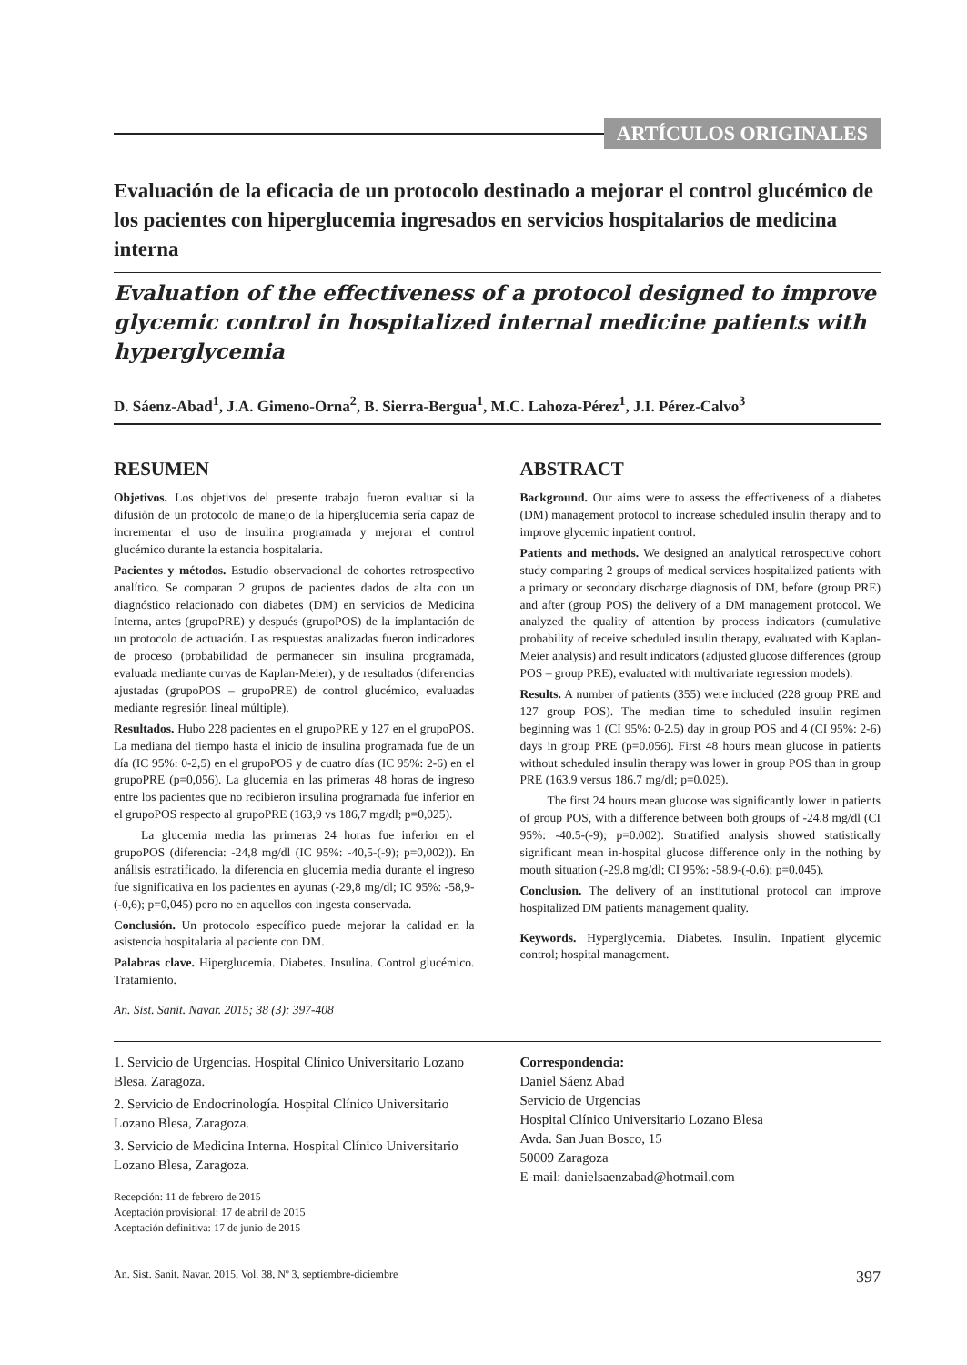ARTÍCULOS ORIGINALES
Evaluación de la eficacia de un protocolo destinado a mejorar el control glucémico de los pacientes con hiperglucemia ingresados en servicios hospitalarios de medicina interna
Evaluation of the effectiveness of a protocol designed to improve glycemic control in hospitalized internal medicine patients with hyperglycemia
D. Sáenz-Abad<sup>1</sup>, J.A. Gimeno-Orna<sup>2</sup>, B. Sierra-Bergua<sup>1</sup>, M.C. Lahoza-Pérez<sup>1</sup>, J.I. Pérez-Calvo<sup>3</sup>
RESUMEN
Objetivos. Los objetivos del presente trabajo fueron evaluar si la difusión de un protocolo de manejo de la hiperglucemia sería capaz de incrementar el uso de insulina programada y mejorar el control glucémico durante la estancia hospitalaria.
Pacientes y métodos. Estudio observacional de cohortes retrospectivo analítico. Se comparan 2 grupos de pacientes dados de alta con un diagnóstico relacionado con diabetes (DM) en servicios de Medicina Interna, antes (grupoPRE) y después (grupoPOS) de la implantación de un protocolo de actuación. Las respuestas analizadas fueron indicadores de proceso (probabilidad de permanecer sin insulina programada, evaluada mediante curvas de Kaplan-Meier), y de resultados (diferencias ajustadas (grupoPOS – grupoPRE) de control glucémico, evaluadas mediante regresión lineal múltiple).
Resultados. Hubo 228 pacientes en el grupoPRE y 127 en el grupoPOS. La mediana del tiempo hasta el inicio de insulina programada fue de un día (IC 95%: 0-2,5) en el grupoPOS y de cuatro días (IC 95%: 2-6) en el grupoPRE (p=0,056). La glucemia en las primeras 48 horas de ingreso entre los pacientes que no recibieron insulina programada fue inferior en el grupoPOS respecto al grupoPRE (163,9 vs 186,7 mg/dl; p=0,025).
La glucemia media las primeras 24 horas fue inferior en el grupoPOS (diferencia: -24,8 mg/dl (IC 95%: -40,5-(-9); p=0,002)). En análisis estratificado, la diferencia en glucemia media durante el ingreso fue significativa en los pacientes en ayunas (-29,8 mg/dl; IC 95%: -58,9-(-0,6); p=0,045) pero no en aquellos con ingesta conservada.
Conclusión. Un protocolo específico puede mejorar la calidad en la asistencia hospitalaria al paciente con DM.
Palabras clave. Hiperglucemia. Diabetes. Insulina. Control glucémico. Tratamiento.
An. Sist. Sanit. Navar. 2015; 38 (3): 397-408
ABSTRACT
Background. Our aims were to assess the effectiveness of a diabetes (DM) management protocol to increase scheduled insulin therapy and to improve glycemic inpatient control.
Patients and methods. We designed an analytical retrospective cohort study comparing 2 groups of medical services hospitalized patients with a primary or secondary discharge diagnosis of DM, before (group PRE) and after (group POS) the delivery of a DM management protocol. We analyzed the quality of attention by process indicators (cumulative probability of receive scheduled insulin therapy, evaluated with Kaplan-Meier analysis) and result indicators (adjusted glucose differences (group POS – group PRE), evaluated with multivariate regression models).
Results. A number of patients (355) were included (228 group PRE and 127 group POS). The median time to scheduled insulin regimen beginning was 1 (CI 95%: 0-2.5) day in group POS and 4 (CI 95%: 2-6) days in group PRE (p=0.056). First 48 hours mean glucose in patients without scheduled insulin therapy was lower in group POS than in group PRE (163.9 versus 186.7 mg/dl; p=0.025).
The first 24 hours mean glucose was significantly lower in patients of group POS, with a difference between both groups of -24.8 mg/dl (CI 95%: -40.5-(-9); p=0.002). Stratified analysis showed statistically significant mean in-hospital glucose difference only in the nothing by mouth situation (-29.8 mg/dl; CI 95%: -58.9-(-0.6); p=0.045).
Conclusion. The delivery of an institutional protocol can improve hospitalized DM patients management quality.
Keywords. Hyperglycemia. Diabetes. Insulin. Inpatient glycemic control; hospital management.
1. Servicio de Urgencias. Hospital Clínico Universitario Lozano Blesa, Zaragoza.
2. Servicio de Endocrinología. Hospital Clínico Universitario Lozano Blesa, Zaragoza.
3. Servicio de Medicina Interna. Hospital Clínico Universitario Lozano Blesa, Zaragoza.
Recepción: 11 de febrero de 2015
Aceptación provisional: 17 de abril de 2015
Aceptación definitiva: 17 de junio de 2015
Correspondencia:
Daniel Sáenz Abad
Servicio de Urgencias
Hospital Clínico Universitario Lozano Blesa
Avda. San Juan Bosco, 15
50009 Zaragoza
E-mail: danielsaenzabad@hotmail.com
An. Sist. Sanit. Navar. 2015, Vol. 38, Nº 3, septiembre-diciembre 397